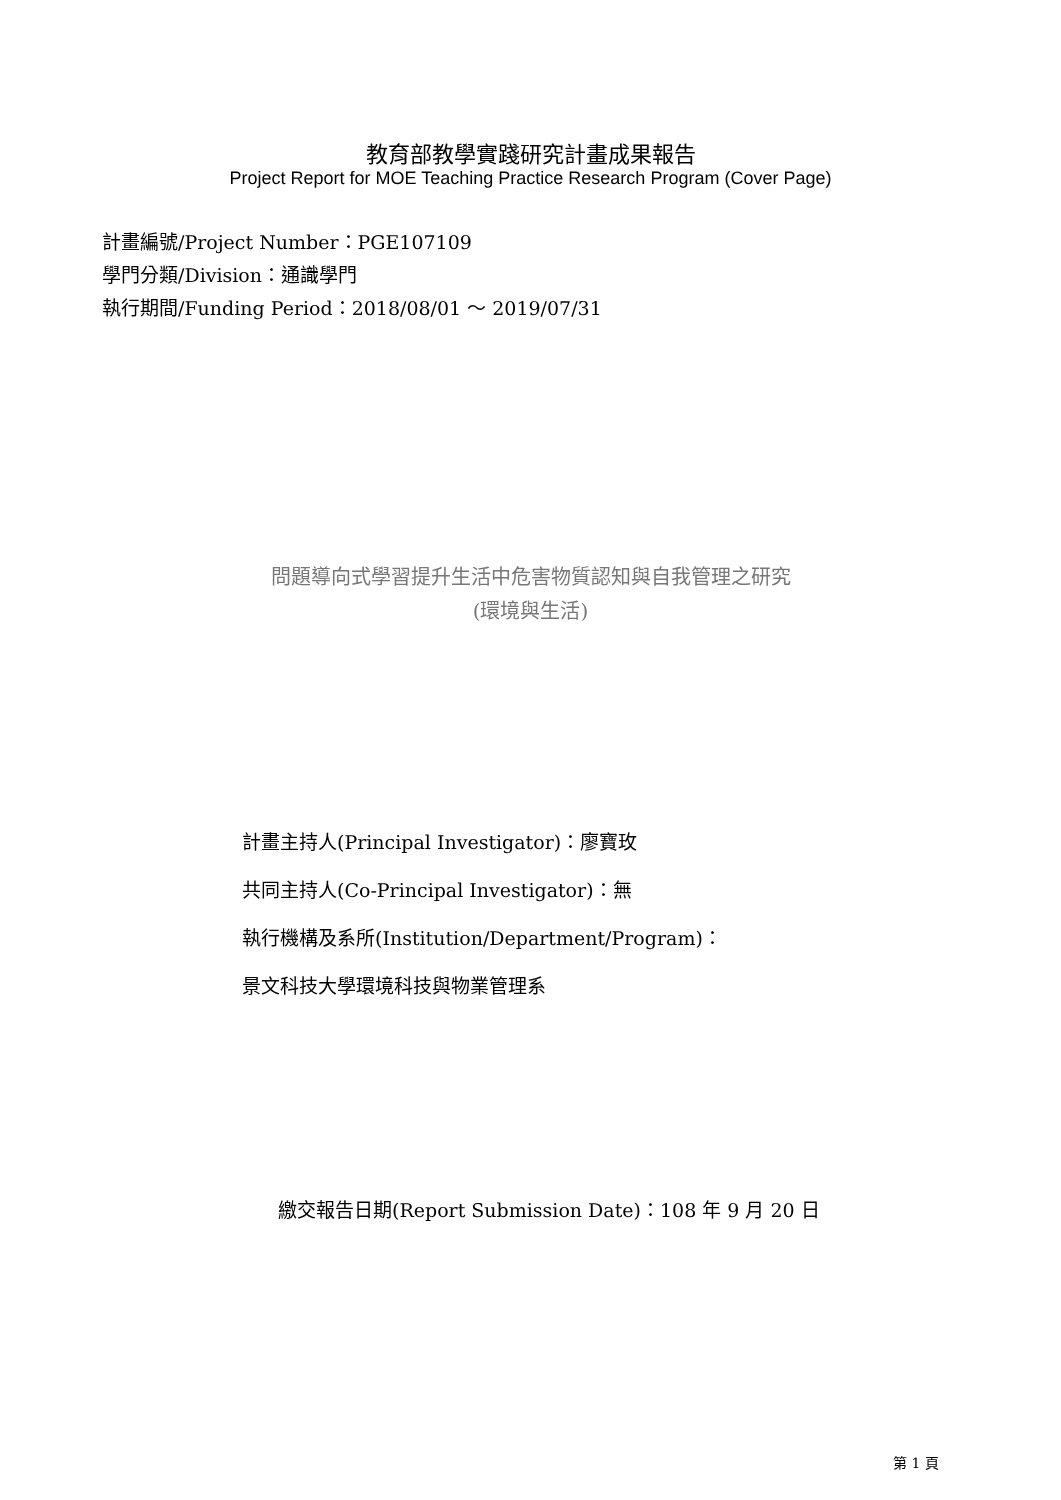教育部教學實踐研究計畫成果報告
Project Report for MOE Teaching Practice Research Program (Cover Page)
計畫編號/Project Number：PGE107109
學門分類/Division：通識學門
執行期間/Funding Period：2018/08/01 ～ 2019/07/31
問題導向式學習提升生活中危害物質認知與自我管理之研究
(環境與生活)
計畫主持人(Principal Investigator)：廖寶玫
共同主持人(Co-Principal Investigator)：無
執行機構及系所(Institution/Department/Program)：
景文科技大學環境科技與物業管理系
繳交報告日期(Report Submission Date)：108 年 9 月 20 日
第 1 頁